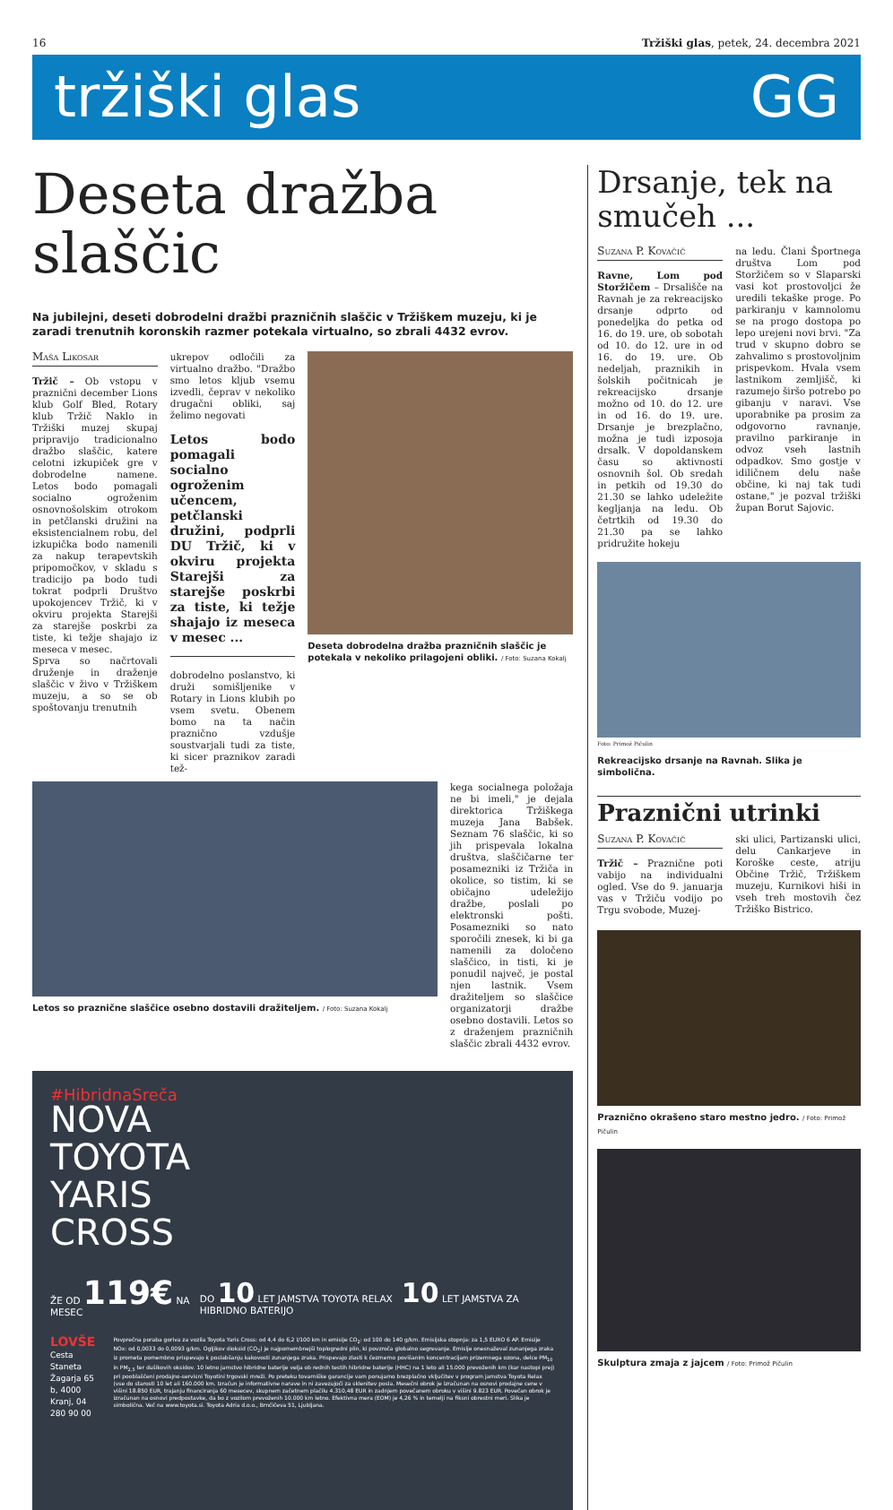16 Tržiški glas, petek, 24. decembra 2021
tržiški glas GG
Deseta dražba slaščic
Na jubilejni, deseti dobrodelni dražbi prazničnih slaščic v Tržiškem muzeju, ki je zaradi trenutnih koronskih razmer potekala virtualno, so zbrali 4432 evrov.
Maša Likosar
Tržič – Ob vstopu v praznični december Lions klub Golf Bled, Rotary klub Tržič Naklo in Tržiški muzej skupaj pripravijo tradicionalno dražbo slaščic, katere celotni izkupiček gre v dobrodelne namene. Letos bodo pomagali socialno ogroženim osnovnošolskim otrokom in petčlanski družini na eksistencialnem robu, del izkupička bodo namenili za nakup terapevtskih pripomočkov, v skladu s tradicijo pa bodo tudi tokrat podprli Društvo upokojencev Tržič, ki v okviru projekta Starejši za starejše poskrbi za tiste, ki težje shajajo iz meseca v mesec.
Sprva so načrtovali druženje in draženje slaščic v živo v Tržiškem muzeju, a so se ob spoštovanju trenutnih
ukrepov odločili za virtualno dražbo. "Dražbo smo letos kljub vsemu izvedli, čeprav v nekoliko drugačni obliki, saj želimo negovati
Letos bodo pomagali socialno ogroženim učencem, petčlanski družini, podprli DU Tržič, ki v okviru projekta Starejši za starejše poskrbi za tiste, ki težje shajajo iz meseca v mesec ...
dobrodelno poslanstvo, ki druži somišljenike v Rotary in Lions klubih po vsem svetu. Obenem bomo na ta način praznično vzdušje soustvarjali tudi za tiste, ki sicer praznikov zaradi tež-
Deseta dobrodelna dražba prazničnih slaščic je potekala v nekoliko prilagojeni obliki. / Foto: Suzana Kokalj
Letos so praznične slaščice osebno dostavili dražiteljem. / Foto: Suzana Kokalj
kega socialnega položaja ne bi imeli," je dejala direktorica Tržiškega muzeja Jana Babšek. Seznam 76 slaščic, ki so jih prispevala lokalna društva, slaščičarne ter posamezniki iz Tržiča in okolice, so tistim, ki se običajno udeležijo dražbe, poslali po elektronski pošti. Posamezniki so nato sporočili znesek, ki bi ga namenili za določeno slaščico, in tisti, ki je ponudil največ, je postal njen lastnik. Vsem dražiteljem so slaščice organizatorji dražbe osebno dostavili. Letos so z draženjem prazničnih slaščic zbrali 4432 evrov.
#HibridnaSreča
NOVA
TOYOTA
YARIS
CROSS
ŽE OD 119€ NA MESEC DO 10 LET JAMSTVA TOYOTA RELAX 10 LET JAMSTVA ZA HIBRIDNO BATERIJO
LOVŠE
Cesta Staneta Žagarja 65 b, 4000 Kranj, 04 280 90 00
Povprečna poraba goriva za vozila Toyota Yaris Cross: od 4,4 do 6,2 l/100 km in emisije CO<sub>2</sub>: od 100 do 140 g/km. Emisijska stopnja: za 1,5 EURO 6 AP. Emisije NOx: od 0,0033 do 0,0093 g/km. Ogljikov dioksid (CO<sub>2</sub>) je najpomembnejši toplogredni plin, ki povzroča globalno segrevanje. Emisije onesnaževal zunanjega zraka iz prometa pomembno prispevajo k poslabšanju kakovosti zunanjega zraka. Prispevajo zlasti k čezmerno povišanim koncentracijam prizemnega ozona, delce PM<sub>10</sub> in PM<sub>2,5</sub> ter dušikovih oksidov. 10 letno jamstvo hibridne baterije velja ob rednih testih hibridne baterije (HHC) na 1 leto ali 15.000 prevoženih km (kar nastopi prej) pri pooblaščeni prodajno-servisni Toyotini trgovski mreži. Po preteku tovarniške garancije vam ponujamo brezplačno vključitev v program jamstva Toyota Relax (vse do starosti 10 let ali 160.000 km. Izračun je informativne narave in ni zavezujoči za sklenitev posla. Mesečni obrok je izračunan na osnovi prodajne cene v višini 18.850 EUR, trajanju financiranja 60 mesecev, skupnem začetnem plačilu 4.310,48 EUR in zadnjem povečanem obroku v višini 9.823 EUR. Povečan obrok je izračunan na osnovi predpostavke, da bo z vozilom prevoženih 10.000 km letno. Efektivna mera (EOM) je 4,26 % in temelji na fiksni obrestni meri. Slika je simbolična. Več na www.toyota.si. Toyota Adria d.o.o., Brnčičeva 51, Ljubljana.
Drsanje, tek na smučeh ...
Suzana P. Kovačič
Ravne, Lom pod Storžičem – Drsališče na Ravnah je za rekreacijsko drsanje odprto od ponedeljka do petka od 16. do 19. ure, ob sobotah od 10. do 12. ure in od 16. do 19. ure. Ob nedeljah, praznikih in šolskih počitnicah je rekreacijsko drsanje možno od 10. do 12. ure in od 16. do 19. ure. Drsanje je brezplačno, možna je tudi izposoja drsalk. V dopoldanskem času so aktivnosti osnovnih šol. Ob sredah in petkih od 19.30 do 21.30 se lahko udeležite kegljanja na ledu. Ob četrtkih od 19.30 do 21.30 pa se lahko pridružite hokeju
na ledu. Člani Športnega društva Lom pod Storžičem so v Slaparski vasi kot prostovoljci že uredili tekaške proge. Po parkiranju v kamnolomu se na progo dostopa po lepo urejeni novi brvi. "Za trud v skupno dobro se zahvalimo s prostovoljnim prispevkom. Hvala vsem lastnikom zemljišč, ki razumejo širšo potrebo po gibanju v naravi. Vse uporabnike pa prosim za odgovorno ravnanje, pravilno parkiranje in odvoz vseh lastnih odpadkov. Smo gostje v idiličnem delu naše občine, ki naj tak tudi ostane," je pozval tržiški župan Borut Sajovic.
Foto: Primož Pičulin
Rekreacijsko drsanje na Ravnah. Slika je simbolična.
Praznični utrinki
Suzana P. Kovačič
Tržič – Praznične poti vabijo na individualni ogled. Vse do 9. januarja vas v Tržiču vodijo po Trgu svobode, Muzej-
ski ulici, Partizanski ulici, delu Cankarjeve in Koroške ceste, atriju Občine Tržič, Tržiškem muzeju, Kurnikovi hiši in vseh treh mostovih čez Tržiško Bistrico.
Praznično okrašeno staro mestno jedro. / Foto: Primož Pičulin
Skulptura zmaja z jajcem / Foto: Primož Pičulin